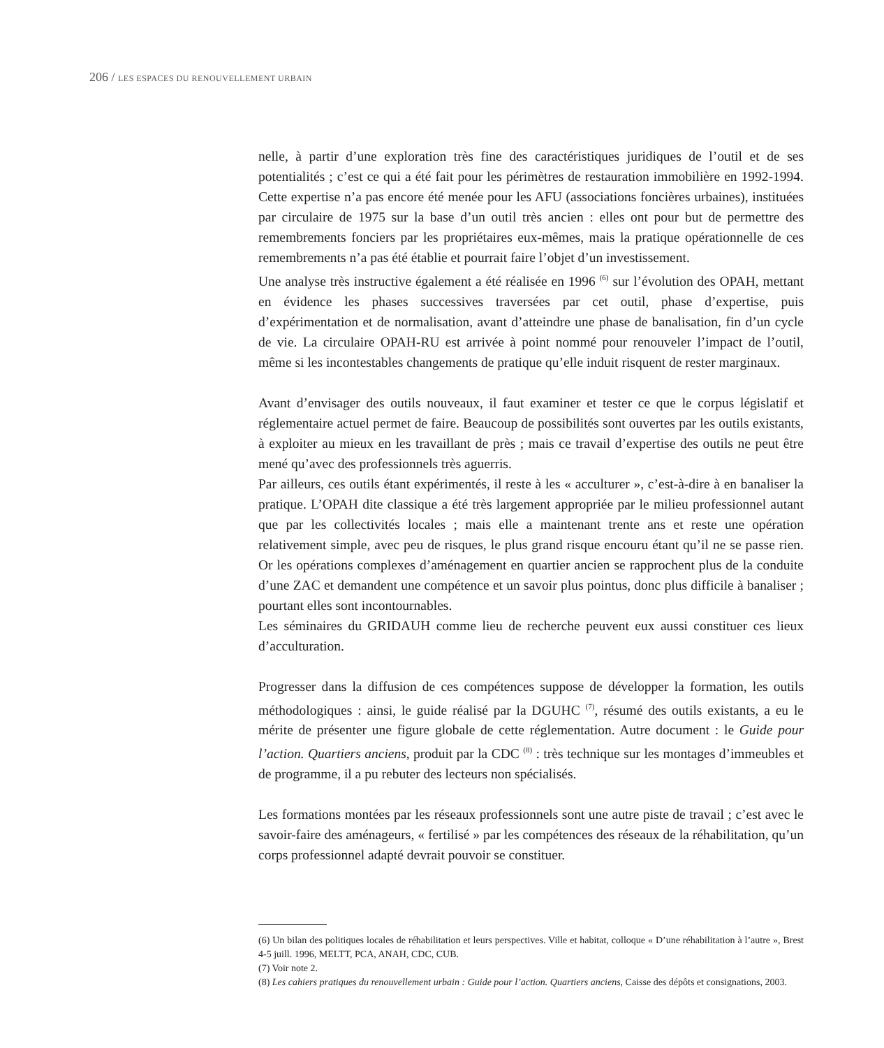206 / LES ESPACES DU RENOUVELLEMENT URBAIN
nelle, à partir d’une exploration très fine des caractéristiques juridiques de l’outil et de ses potentialités ; c’est ce qui a été fait pour les périmètres de restauration immobilière en 1992-1994. Cette expertise n’a pas encore été menée pour les AFU (associations foncières urbaines), instituées par circulaire de 1975 sur la base d’un outil très ancien : elles ont pour but de permettre des remembrements fonciers par les propriétaires eux-mêmes, mais la pratique opérationnelle de ces remembrements n’a pas été établie et pourrait faire l’objet d’un investissement.
Une analyse très instructive également a été réalisée en 1996 <sup>(6)</sup> sur l’évolution des OPAH, mettant en évidence les phases successives traversées par cet outil, phase d’expertise, puis d’expérimentation et de normalisation, avant d’atteindre une phase de banalisation, fin d’un cycle de vie. La circulaire OPAH-RU est arrivée à point nommé pour renouveler l’impact de l’outil, même si les incontestables changements de pratique qu’elle induit risquent de rester marginaux.
Avant d’envisager des outils nouveaux, il faut examiner et tester ce que le corpus législatif et réglementaire actuel permet de faire. Beaucoup de possibilités sont ouvertes par les outils existants, à exploiter au mieux en les travaillant de près ; mais ce travail d’expertise des outils ne peut être mené qu’avec des professionnels très aguerris.
Par ailleurs, ces outils étant expérimentés, il reste à les « acculturer », c’est-à-dire à en banaliser la pratique. L’OPAH dite classique a été très largement appropriée par le milieu professionnel autant que par les collectivités locales ; mais elle a maintenant trente ans et reste une opération relativement simple, avec peu de risques, le plus grand risque encouru étant qu’il ne se passe rien. Or les opérations complexes d’aménagement en quartier ancien se rapprochent plus de la conduite d’une ZAC et demandent une compétence et un savoir plus pointus, donc plus difficile à banaliser ; pourtant elles sont incontournables.
Les séminaires du GRIDAUH comme lieu de recherche peuvent eux aussi constituer ces lieux d’acculturation.
Progresser dans la diffusion de ces compétences suppose de développer la formation, les outils méthodologiques : ainsi, le guide réalisé par la DGUHC <sup>(7)</sup>, résumé des outils existants, a eu le mérite de présenter une figure globale de cette réglementation. Autre document : le Guide pour l’action. Quartiers anciens, produit par la CDC <sup>(8)</sup> : très technique sur les montages d’immeubles et de programme, il a pu rebuter des lecteurs non spécialisés.
Les formations montées par les réseaux professionnels sont une autre piste de travail ; c’est avec le savoir-faire des aménageurs, « fertilisé » par les compétences des réseaux de la réhabilitation, qu’un corps professionnel adapté devrait pouvoir se constituer.
(6) Un bilan des politiques locales de réhabilitation et leurs perspectives. Ville et habitat, colloque « D’une réhabilitation à l’autre », Brest 4-5 juill. 1996, MELTT, PCA, ANAH, CDC, CUB.
(7) Voir note 2.
(8) Les cahiers pratiques du renouvellement urbain : Guide pour l’action. Quartiers anciens, Caisse des dépôts et consignations, 2003.